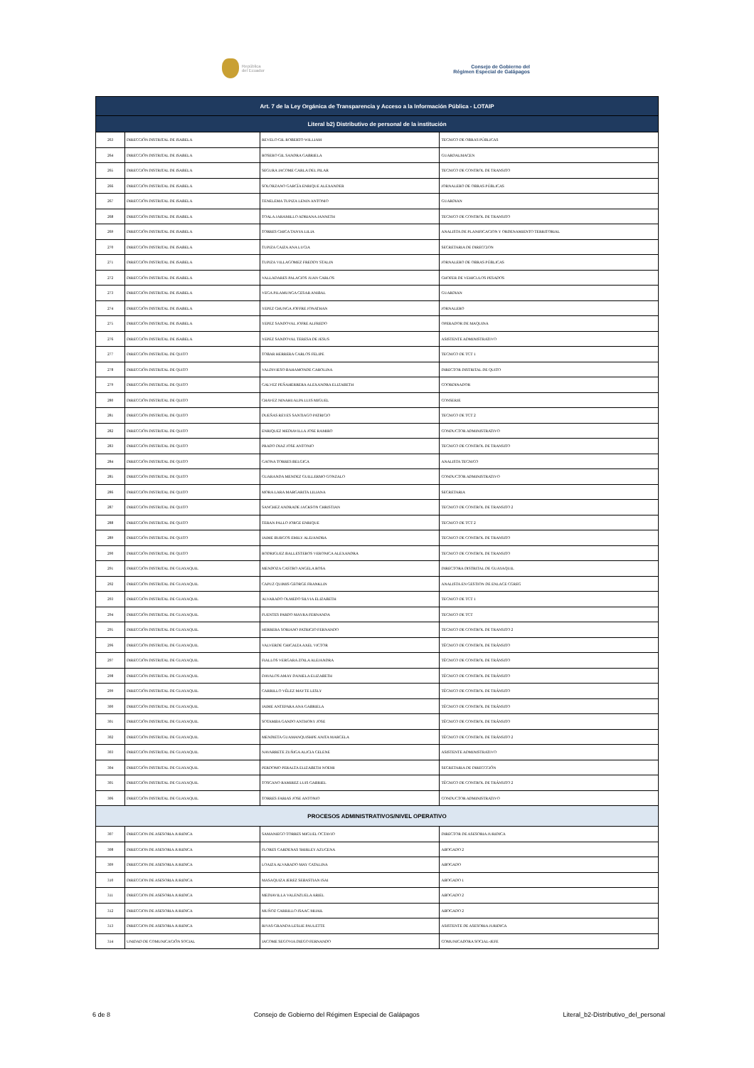República
del Ecuador
Consejo de Gobierno del
Régimen Especial de Galápagos
| Art. 7 de la Ley Orgánica de Transparencia y Acceso a la Información Pública - LOTAIP | | | |
| --- | --- | --- | --- |
| Literal b2) Distributivo de personal de la institución | | | |
| 263 | DIRECCIÓN DISTRITAL DE ISABELA | REVELO GIL ROBERTO WILLIAM | TECNICO DE OBRAS PÚBLICAS |
| 264 | DIRECCIÓN DISTRITAL DE ISABELA | ROSERO GIL SANDRA GABRIELA | GUARDALMACEN |
| 265 | DIRECCIÓN DISTRITAL DE ISABELA | SEGURA JACOME CARLA DEL PILAR | TECNICO DE CONTROL DE TRANSITO |
| 266 | DIRECCIÓN DISTRITAL DE ISABELA | SOLORZANO GARCÍA ENRIQUE ALEXANDER | JORNALERO DE OBRAS PÚBLICAS |
| 267 | DIRECCIÓN DISTRITAL DE ISABELA | TENELEMA TUPIZA LENIN ANTONIO | GUARDIAN |
| 268 | DIRECCIÓN DISTRITAL DE ISABELA | TOALA JARAMILLO ADRIANA JANNETH | TECNICO DE CONTROL DE TRANSITO |
| 269 | DIRECCIÓN DISTRITAL DE ISABELA | TORRES CHICA TANYA LILIA | ANALISTA DE PLANIFICACION Y ORDENAMIENTO TERRITORIAL |
| 270 | DIRECCIÓN DISTRITAL DE ISABELA | TUPIZA CAIZA ANA LUCIA | SECRETARIA DE DIRECCION |
| 271 | DIRECCIÓN DISTRITAL DE ISABELA | TUPIZA VILLAGOMEZ FREDDY STALIN | JORNALERO DE OBRAS PÚBLICAS |
| 272 | DIRECCIÓN DISTRITAL DE ISABELA | VALLADARES PALACIOS JUAN CARLOS | CHOFER DE VEHICULOS PESADOS |
| 273 | DIRECCIÓN DISTRITAL DE ISABELA | VEGA PILAMUNGA CESAR ANIBAL | GUARDIAN |
| 274 | DIRECCIÓN DISTRITAL DE ISABELA | YEPEZ CHUNGA JOFFRE JONATHAN | JORNALERO |
| 275 | DIRECCIÓN DISTRITAL DE ISABELA | YEPEZ SANDOVAL JOFRE ALFREDO | OPERADOR DE MAQUINA |
| 276 | DIRECCIÓN DISTRITAL DE ISABELA | YEPEZ SANDOVAL TERESA DE JESUS | ASISTENTE ADMINISTRATIVO |
| 277 | DIRECCIÓN DISTRITAL DE QUITO | TOBAR HERRERA CARLOS FELIPE | TECNICO DE TCT 1 |
| 278 | DIRECCIÓN DISTRITAL DE QUITO | VALDIVIESO BAHAMONDE CAROLINA | DIRECTOR DISTRITAL DE QUITO |
| 279 | DIRECCIÓN DISTRITAL DE QUITO | GALVEZ PEÑAHERRERA ALEXANDRA ELIZABETH | COORDINADOR |
| 280 | DIRECCIÓN DISTRITAL DE QUITO | CHAVEZ NINAHUALPA LUIS MIGUEL | CONSERJE |
| 281 | DIRECCIÓN DISTRITAL DE QUITO | DUEÑAS REYES SANTIAGO PATRICIO | TECNICO DE TCT 2 |
| 282 | DIRECCIÓN DISTRITAL DE QUITO | ENRIQUEZ MEDIAVILLA JOSE RAMIRO | CONDUCTOR ADMINISTRATIVO |
| 283 | DIRECCIÓN DISTRITAL DE QUITO | PRADO DIAZ JOSE ANTONIO | TECNICO DE CONTROL DE TRANSITO |
| 284 | DIRECCIÓN DISTRITAL DE QUITO | GAONA TORRES BELGICA | ANALISTA TECNICO |
| 285 | DIRECCIÓN DISTRITAL DE QUITO | GUARANDA MENDEZ GUILLERMO GONZALO | CONDUCTOR ADMINISTRATIVO |
| 286 | DIRECCIÓN DISTRITAL DE QUITO | MORA LARA MARGARITA LILIANA | SECRETARIA |
| 287 | DIRECCIÓN DISTRITAL DE QUITO | SANCHEZ ANDRADE JACKSON CHRISTIAN | TECNICO DE CONTROL DE TRANSITO 2 |
| 288 | DIRECCIÓN DISTRITAL DE QUITO | TERAN PALLO JORGE ENRIQUE | TECNICO DE TCT 2 |
| 289 | DIRECCIÓN DISTRITAL DE QUITO | JAIME BURGOS EMILY ALEJANDRA | TECNICO DE CONTROL DE TRANSITO |
| 290 | DIRECCIÓN DISTRITAL DE QUITO | RODRIGUEZ BALLESTEROS VERONICA ALEXANDRA | TECNICO DE CONTROL DE TRANSITO |
| 291 | DIRECCIÓN DISTRITAL DE GUAYAQUIL | MENDOZA CASTRO ANGELA ROSA | DIRECTORA DISTRITAL DE GUAYAQUIL |
| 292 | DIRECCIÓN DISTRITAL DE GUAYAQUIL | CAPUZ QUIMIS GEORGE FRANKLIN | ANALISTA EN GESTION DE ENLACE CGREG |
| 293 | DIRECCIÓN DISTRITAL DE GUAYAQUIL | ALVARADO OLMEDO SILVIA ELIZABETH | TECNICO DE TCT 1 |
| 294 | DIRECCIÓN DISTRITAL DE GUAYAQUIL | FUENTES PARDO MAYRA FERNANDA | TECNICO DE TCT |
| 295 | DIRECCIÓN DISTRITAL DE GUAYAQUIL | HERRERA SORIANO PATRICIO FERNANDO | TECNICO DE CONTROL DE TRANSITO 2 |
| 296 | DIRECCIÓN DISTRITAL DE GUAYAQUIL | VALVERDE CHICAIZA AXEL VICTOR | TÉCNICO DE CONTROL DE TRÁNSITO |
| 297 | DIRECCIÓN DISTRITAL DE GUAYAQUIL | FIALLOS VERGARA ZOILA ALEJANDRA | TÉCNICO DE CONTROL DE TRÁNSITO |
| 298 | DIRECCIÓN DISTRITAL DE GUAYAQUIL | DAVALOS AMAY DANIELA ELIZABETH | TÉCNICO DE CONTROL DE TRÁNSITO |
| 299 | DIRECCIÓN DISTRITAL DE GUAYAQUIL | CARRILLO VÉLEZ MAYTE LESLY | TÉCNICO DE CONTROL DE TRÁNSITO |
| 300 | DIRECCIÓN DISTRITAL DE GUAYAQUIL | JAIME ANTEPARA ANA GABRIELA | TÉCNICO DE CONTROL DE TRÁNSITO |
| 301 | DIRECCIÓN DISTRITAL DE GUAYAQUIL | SOTAMBA GANDO ANTHONY JOSE | TÉCNICO DE CONTROL DE TRÁNSITO |
| 302 | DIRECCIÓN DISTRITAL DE GUAYAQUIL | MENDIETA GUAMANQUISHPE ANITA MARCELA | TÉCNICO DE CONTROL DE TRÁNSITO 2 |
| 303 | DIRECCIÓN DISTRITAL DE GUAYAQUIL | NAVARRETE ZUÑIGA ALICIA CELENE | ASISTENTE ADMINISTRATIVO |
| 304 | DIRECCIÓN DISTRITAL DE GUAYAQUIL | PERDOMO PERALTA ELIZABETH NOEMI | SECRETARIA DE DIRECCCIÓN |
| 305 | DIRECCIÓN DISTRITAL DE GUAYAQUIL | TOSCANO RAMIREZ LUIS GABRIEL | TÉCNICO DE CONTROL DE TRÁNSITO 2 |
| 306 | DIRECCIÓN DISTRITAL DE GUAYAQUIL | TORRES FARIAS JOSE ANTONIO | CONDUCTOR ADMINISTRATIVO |
| PROCESOS ADMINISTRATIVOS/NIVEL OPERATIVO | | | |
| 307 | DIRECCION DE ASESORIA JURIDICA | SAMANIEGO TORRES MIGUEL OCTAVIO | DIRECTOR DE ASESORIA JURIDICA |
| 308 | DIRECCION DE ASESORIA JURIDICA | FLORES CARDENAS SHIRLEY AZUCENA | ABOGADO 2 |
| 309 | DIRECCION DE ASESORIA JURIDICA | LOAIZA ALVARADO MAY CATALINA | ABOGADO |
| 310 | DIRECCION DE ASESORIA JURIDICA | MASAQUIZA JEREZ SEBASTIAN ISAI | ABOGADO 1 |
| 311 | DIRECCION DE ASESORIA JURIDICA | MEDIAVILLA VALENZUELA ARIEL | ABOGADO 2 |
| 312 | DIRECCION DE ASESORIA JURIDICA | MUÑOZ CARRILLO ISAAC MIJAIL | ABOGADO 2 |
| 313 | DIRECCION DE ASESORIA JURIDICA | RIVAS GRANDA LESLIE PAULETTE | ASISTENTE DE ASESORIA JURIDICA |
| 314 | UNIDAD DE COMUNICACIÓN SOCIAL | JACOME SEGOVIA DIEGO FERNANDO | COMUNICADORA SOCIAL-JEFE |
6 de 8 Consejo de Gobierno del Régimen Especial de Galápagos Literal_b2-Distributivo_del_personal